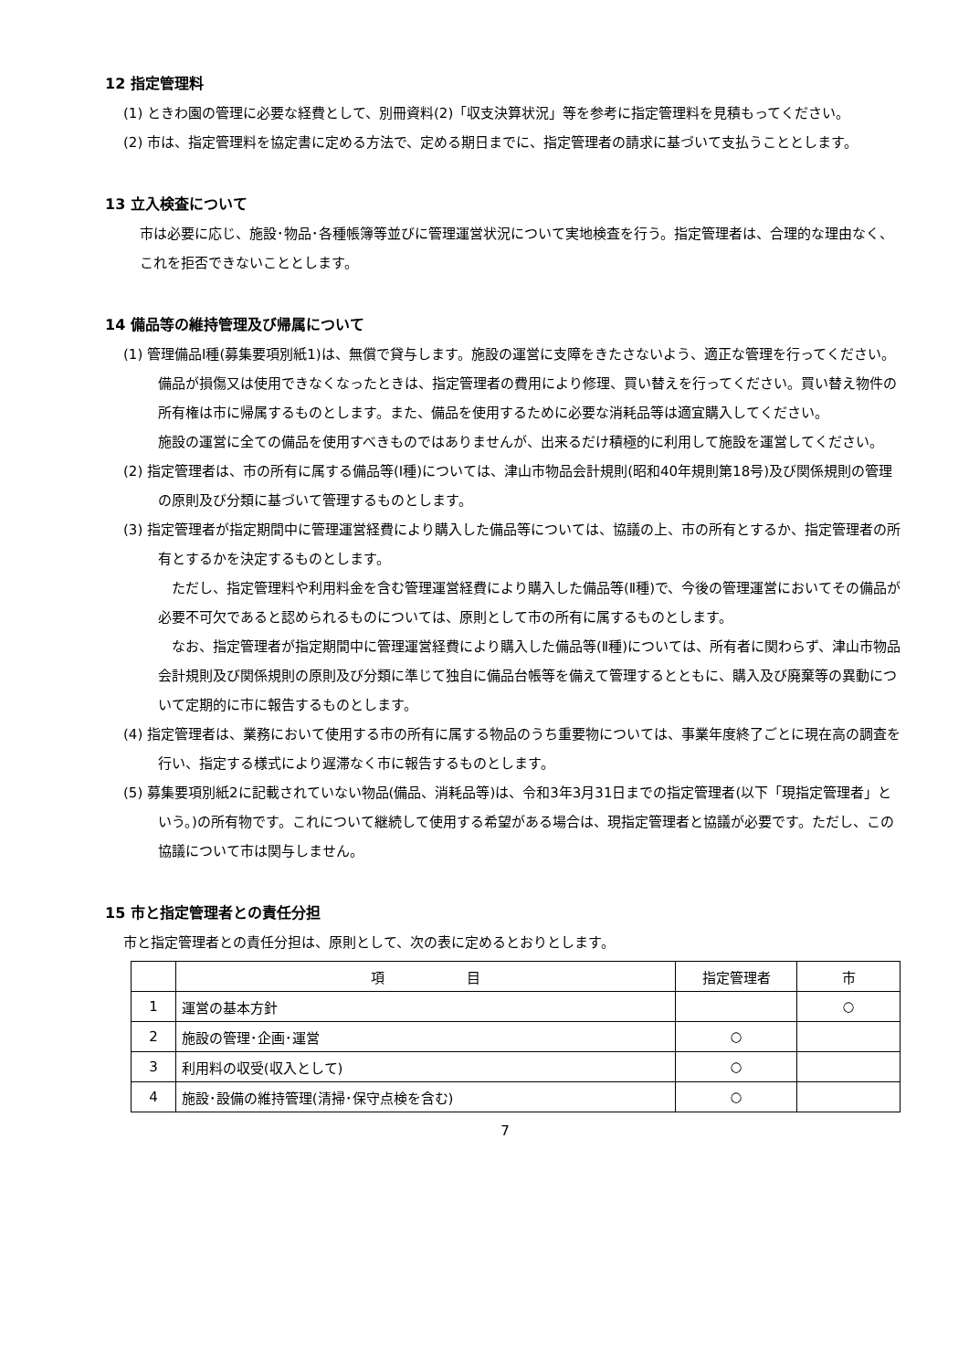12 指定管理料
(1) ときわ園の管理に必要な経費として、別冊資料(2)「収支決算状況」等を参考に指定管理料を見積もってください。
(2) 市は、指定管理料を協定書に定める方法で、定める期日までに、指定管理者の請求に基づいて支払うこととします。
13 立入検査について
市は必要に応じ、施設･物品･各種帳簿等並びに管理運営状況について実地検査を行う。指定管理者は、合理的な理由なく、これを拒否できないこととします。
14 備品等の維持管理及び帰属について
(1) 管理備品Ⅰ種(募集要項別紙1)は、無償で貸与します。施設の運営に支障をきたさないよう、適正な管理を行ってください。備品が損傷又は使用できなくなったときは、指定管理者の費用により修理、買い替えを行ってください。買い替え物件の所有権は市に帰属するものとします。また、備品を使用するために必要な消耗品等は適宜購入してください。
施設の運営に全ての備品を使用すべきものではありませんが、出来るだけ積極的に利用して施設を運営してください。
(2) 指定管理者は、市の所有に属する備品等(Ⅰ種)については、津山市物品会計規則(昭和40年規則第18号)及び関係規則の管理の原則及び分類に基づいて管理するものとします。
(3) 指定管理者が指定期間中に管理運営経費により購入した備品等については、協議の上、市の所有とするか、指定管理者の所有とするかを決定するものとします。
　ただし、指定管理料や利用料金を含む管理運営経費により購入した備品等(Ⅱ種)で、今後の管理運営においてその備品が必要不可欠であると認められるものについては、原則として市の所有に属するものとします。
　なお、指定管理者が指定期間中に管理運営経費により購入した備品等(Ⅱ種)については、所有者に関わらず、津山市物品会計規則及び関係規則の原則及び分類に準じて独自に備品台帳等を備えて管理するとともに、購入及び廃棄等の異動について定期的に市に報告するものとします。
(4) 指定管理者は、業務において使用する市の所有に属する物品のうち重要物については、事業年度終了ごとに現在高の調査を行い、指定する様式により遅滞なく市に報告するものとします。
(5) 募集要項別紙2に記載されていない物品(備品、消耗品等)は、令和3年3月31日までの指定管理者(以下「現指定管理者」という。)の所有物です。これについて継続して使用する希望がある場合は、現指定管理者と協議が必要です。ただし、この協議について市は関与しません。
15 市と指定管理者との責任分担
市と指定管理者との責任分担は、原則として、次の表に定めるとおりとします。
| | 項 目 | 指定管理者 | 市 |
| --- | --- | --- | --- |
| 1 | 運営の基本方針 | | ○ |
| 2 | 施設の管理･企画･運営 | ○ | |
| 3 | 利用料の収受(収入として) | ○ | |
| 4 | 施設･設備の維持管理(清掃･保守点検を含む) | ○ | |
7